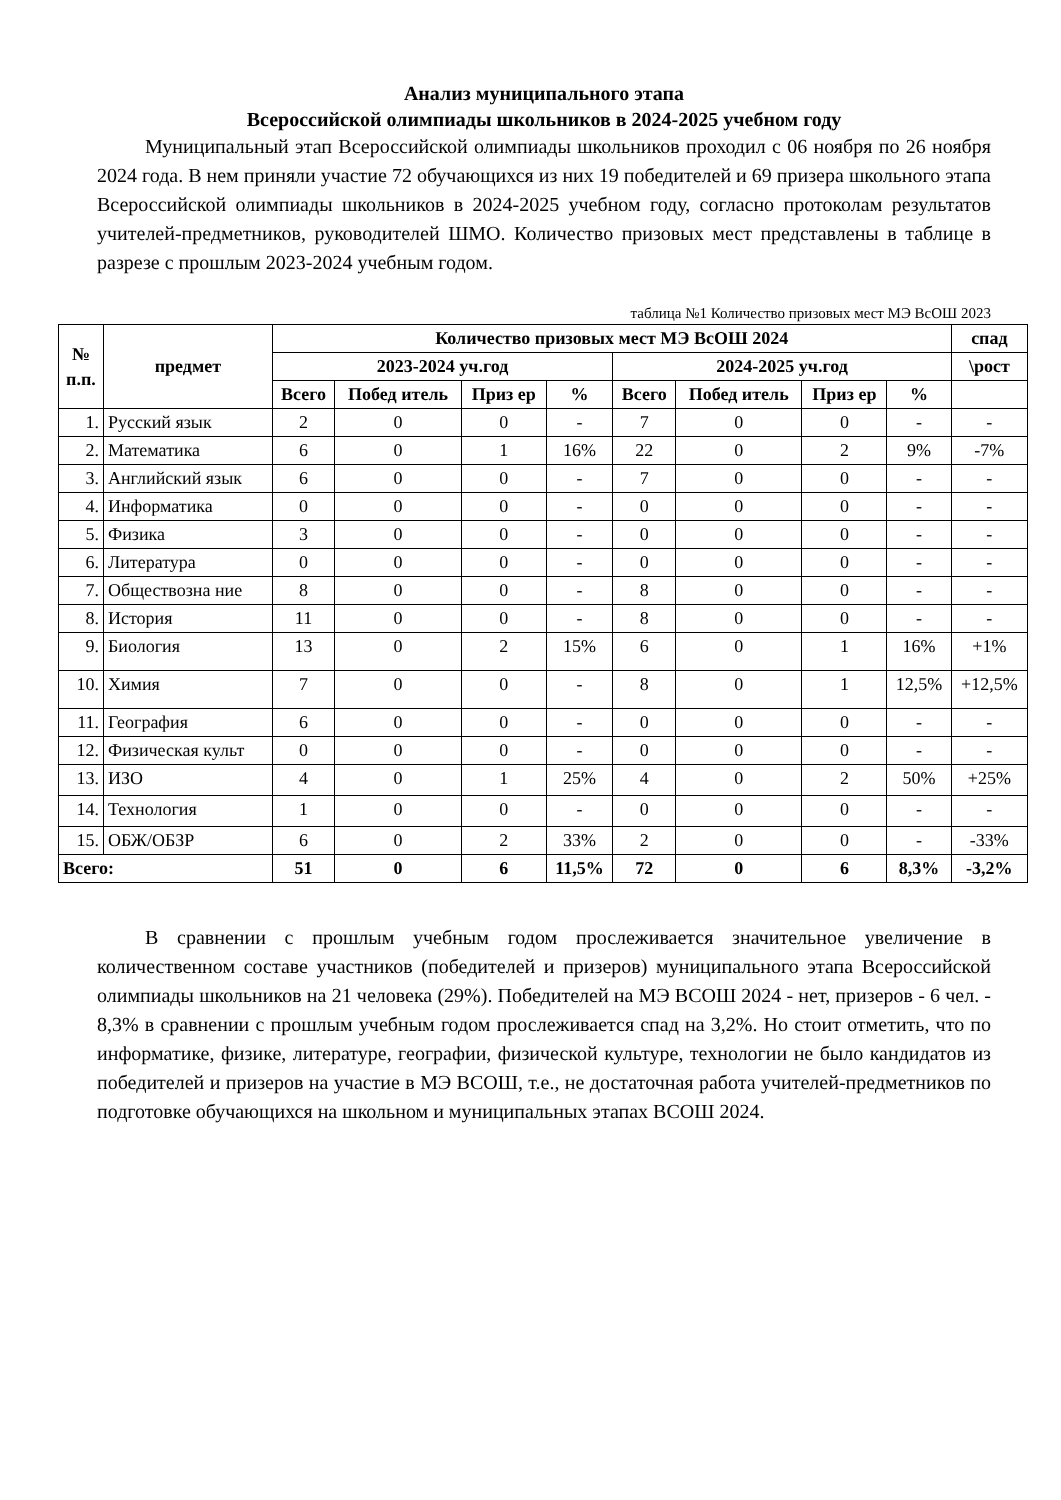Анализ муниципального этапа
Всероссийской олимпиады школьников в 2024-2025 учебном году
Муниципальный этап Всероссийской олимпиады школьников проходил с 06 ноября по 26 ноября 2024 года. В нем приняли участие 72 обучающихся из них 19 победителей и 69 призера школьного этапа Всероссийской олимпиады школьников в 2024-2025 учебном году, согласно протоколам результатов учителей-предметников, руководителей ШМО. Количество призовых мест представлены в таблице в разрезе с прошлым 2023-2024 учебным годом.
таблица №1 Количество призовых мест МЭ ВсОШ 2023
| № п.п. | предмет | Количество призовых мест МЭ ВсОШ 2024 | | | | | | | | спад |
| --- | --- | --- | --- | --- | --- | --- | --- | --- | --- | --- |
| | | 2023-2024 уч.год | | | | 2024-2025 уч.год | | | | \рост |
| | | Всего | Побед итель | Приз ер | % | Всего | Побед итель | Приз ер | % | |
| 1. | Русский язык | 2 | 0 | 0 | - | 7 | 0 | 0 | - | - |
| 2. | Математика | 6 | 0 | 1 | 16% | 22 | 0 | 2 | 9% | -7% |
| 3. | Английский язык | 6 | 0 | 0 | - | 7 | 0 | 0 | - | - |
| 4. | Информатика | 0 | 0 | 0 | - | 0 | 0 | 0 | - | - |
| 5. | Физика | 3 | 0 | 0 | - | 0 | 0 | 0 | - | - |
| 6. | Литература | 0 | 0 | 0 | - | 0 | 0 | 0 | - | - |
| 7. | Обществозна ние | 8 | 0 | 0 | - | 8 | 0 | 0 | - | - |
| 8. | История | 11 | 0 | 0 | - | 8 | 0 | 0 | - | - |
| 9. | Биология | 13 | 0 | 2 | 15% | 6 | 0 | 1 | 16% | +1% |
| 10. | Химия | 7 | 0 | 0 | - | 8 | 0 | 1 | 12,5% | +12,5% |
| 11. | География | 6 | 0 | 0 | - | 0 | 0 | 0 | - | - |
| 12. | Физическая культ | 0 | 0 | 0 | - | 0 | 0 | 0 | - | - |
| 13. | ИЗО | 4 | 0 | 1 | 25% | 4 | 0 | 2 | 50% | +25% |
| 14. | Технология | 1 | 0 | 0 | - | 0 | 0 | 0 | - | - |
| 15. | ОБЖ/ОБЗР | 6 | 0 | 2 | 33% | 2 | 0 | 0 | - | -33% |
| Всего: | | 51 | 0 | 6 | 11,5% | 72 | 0 | 6 | 8,3% | -3,2% |
В сравнении с прошлым учебным годом прослеживается значительное увеличение в количественном составе участников (победителей и призеров) муниципального этапа Всероссийской олимпиады школьников на 21 человека (29%). Победителей на МЭ ВСОШ 2024 - нет, призеров - 6 чел. - 8,3% в сравнении с прошлым учебным годом прослеживается спад на 3,2%. Но стоит отметить, что по информатике, физике, литературе, географии, физической культуре, технологии не было кандидатов из победителей и призеров на участие в МЭ ВСОШ, т.е., не достаточная работа учителей-предметников по подготовке обучающихся на школьном и муниципальных этапах ВСОШ 2024.